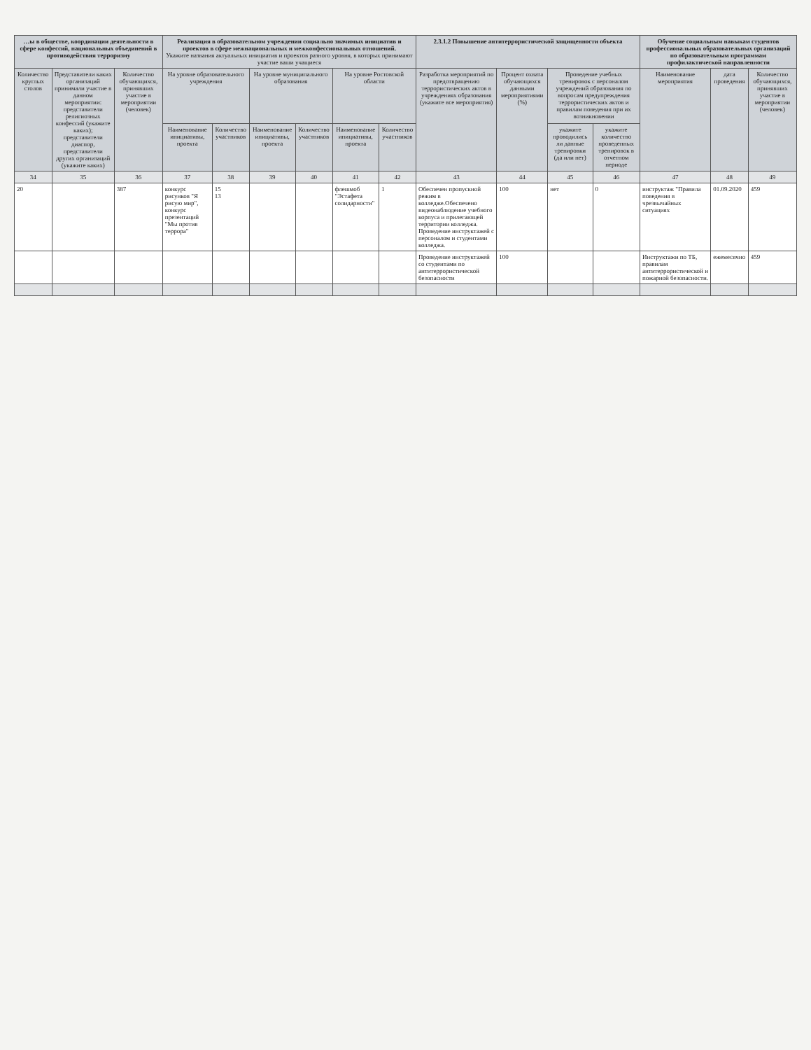| …ы в обществе, координации деятельности в сфере конфессий, национальных объединений в противодействия терроризму | | | Реализация в образовательном учреждении социально значимых инициатив и проектов в сфере межнациональных и межконфессиональных отношений. Укажите названия актуальных инициатив и проектов разного уровня, в которых принимают участие ваши учащиеся | | | | | | 2.3.1.2 Повышение антитеррористической защищенности объекта | | | | Обучение социальным навыкам студентов профессиональных образовательных организаций по образовательным программам профилактической направленности | | |
| --- | --- | --- | --- | --- | --- | --- | --- | --- | --- | --- | --- | --- | --- | --- | --- |
| Количество круглых столов | Представители каких организаций принимали участие в данном мероприятии: представители религиозных конфессий (укажите каких); представители диаспор, представители других организаций (укажите каких) | Количество обучающихся, принявших участие в мероприятии (человек) | На уровне образовательного учреждения | | На уровне муниципального образования | | На уровне Ростовской области | | Разработка мероприятий по предотвращению террористических актов в учреждениях образования (укажите все мероприятия) | Процент охвата обучающихся данными мероприятиями (%) | Проведение учебных тренировок с персоналом учреждений образования по вопросам предупреждения террористических актов и правилам поведения при их возникновении | | Наименование мероприятия | дата проведения | Количество обучающихся, принявших участие в мероприятии (человек) |
| | | | Наименование инициативы, проекта | Количество участников | Наименование инициативы, проекта | Количество участников | Наименование инициативы, проекта | Количество участников | | | укажите проводились ли данные тренировки (да или нет) | укажите количество проведенных тренировок в отчетном периоде | | | |
| 34 | 35 | 36 | 37 | 38 | 39 | 40 | 41 | 42 | 43 | 44 | 45 | 46 | 47 | 48 | 49 |
| 20 | | 387 | конкурс рисунков "Я рисую мир", конкурс презентаций "Мы против террора" | 15 13 | | | флешмоб "Эстафета солидарности" | 1 | Обеспечен пропускной режим в колледже.Обеспечено видеонаблюдение учебного корпуса и прилегающей территории колледжа. Проведение инструктажей с персоналом и студентами колледжа. | 100 | нет | 0 | инструктаж "Правила поведения в чрезвычайных ситуациях | 01.09.2020 | 459 |
| | | | | | | | | | Проведение инструктажей со студентами по антитеррористической безопасности | 100 | | | Инструктажи по ТБ, правилам антитеррористической и пожарной безопасности. | ежемесячно | 459 |